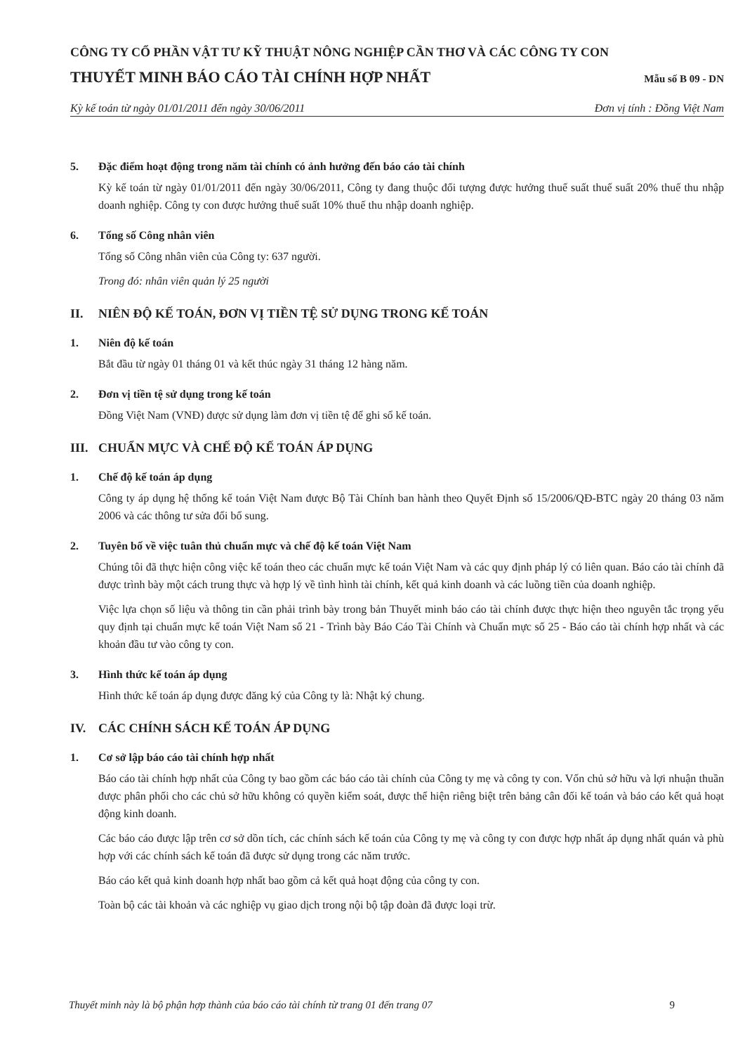CÔNG TY CỔ PHẦN VẬT TƯ KỸ THUẬT NÔNG NGHIỆP CẦN THƠ VÀ CÁC CÔNG TY CON
THUYẾT MINH BÁO CÁO TÀI CHÍNH HỢP NHẤT Mẫu số B 09 - DN
Kỳ kế toán từ ngày 01/01/2011 đến ngày 30/06/2011 Đơn vị tính : Đồng Việt Nam
5. Đặc điểm hoạt động trong năm tài chính có ảnh hưởng đến báo cáo tài chính
Kỳ kế toán từ ngày 01/01/2011 đến ngày 30/06/2011, Công ty đang thuộc đối tượng được hưởng thuế suất thuế suất 20% thuế thu nhập doanh nghiệp. Công ty con được hưởng thuế suất 10% thuế thu nhập doanh nghiệp.
6. Tổng số Công nhân viên
Tổng số Công nhân viên của Công ty: 637 người.
Trong đó: nhân viên quản lý 25 người
II. NIÊN ĐỘ KẾ TOÁN, ĐƠN VỊ TIỀN TỆ SỬ DỤNG TRONG KẾ TOÁN
1. Niên độ kế toán
Bắt đầu từ ngày 01 tháng 01 và kết thúc ngày 31 tháng 12 hàng năm.
2. Đơn vị tiền tệ sử dụng trong kế toán
Đồng Việt Nam (VNĐ) được sử dụng làm đơn vị tiền tệ để ghi sổ kế toán.
III. CHUẨN MỰC VÀ CHẾ ĐỘ KẾ TOÁN ÁP DỤNG
1. Chế độ kế toán áp dụng
Công ty áp dụng hệ thống kế toán Việt Nam được Bộ Tài Chính ban hành theo Quyết Định số 15/2006/QĐ-BTC ngày 20 tháng 03 năm 2006 và các thông tư sửa đổi bổ sung.
2. Tuyên bố về việc tuân thủ chuẩn mực và chế độ kế toán Việt Nam
Chúng tôi đã thực hiện công việc kế toán theo các chuẩn mực kế toán Việt Nam và các quy định pháp lý có liên quan. Báo cáo tài chính đã được trình bày một cách trung thực và hợp lý về tình hình tài chính, kết quả kinh doanh và các luồng tiền của doanh nghiệp.
Việc lựa chọn số liệu và thông tin cần phải trình bày trong bản Thuyết minh báo cáo tài chính được thực hiện theo nguyên tắc trọng yếu quy định tại chuẩn mực kế toán Việt Nam số 21 - Trình bày Báo Cáo Tài Chính và Chuẩn mực số 25 - Báo cáo tài chính hợp nhất và các khoản đầu tư vào công ty con.
3. Hình thức kế toán áp dụng
Hình thức kế toán áp dụng được đăng ký của Công ty là: Nhật ký chung.
IV. CÁC CHÍNH SÁCH KẾ TOÁN ÁP DỤNG
1. Cơ sở lập báo cáo tài chính hợp nhất
Báo cáo tài chính hợp nhất của Công ty bao gồm các báo cáo tài chính của Công ty mẹ và công ty con. Vốn chủ sở hữu và lợi nhuận thuần được phân phối cho các chủ sở hữu không có quyền kiểm soát, được thể hiện riêng biệt trên bảng cân đối kế toán và báo cáo kết quả hoạt động kinh doanh.
Các báo cáo được lập trên cơ sở dồn tích, các chính sách kế toán của Công ty mẹ và công ty con được hợp nhất áp dụng nhất quán và phù hợp với các chính sách kế toán đã được sử dụng trong các năm trước.
Báo cáo kết quả kinh doanh hợp nhất bao gồm cả kết quả hoạt động của công ty con.
Toàn bộ các tài khoản và các nghiệp vụ giao dịch trong nội bộ tập đoàn đã được loại trừ.
Thuyết minh này là bộ phận hợp thành của báo cáo tài chính từ trang 01 đến trang 07 9